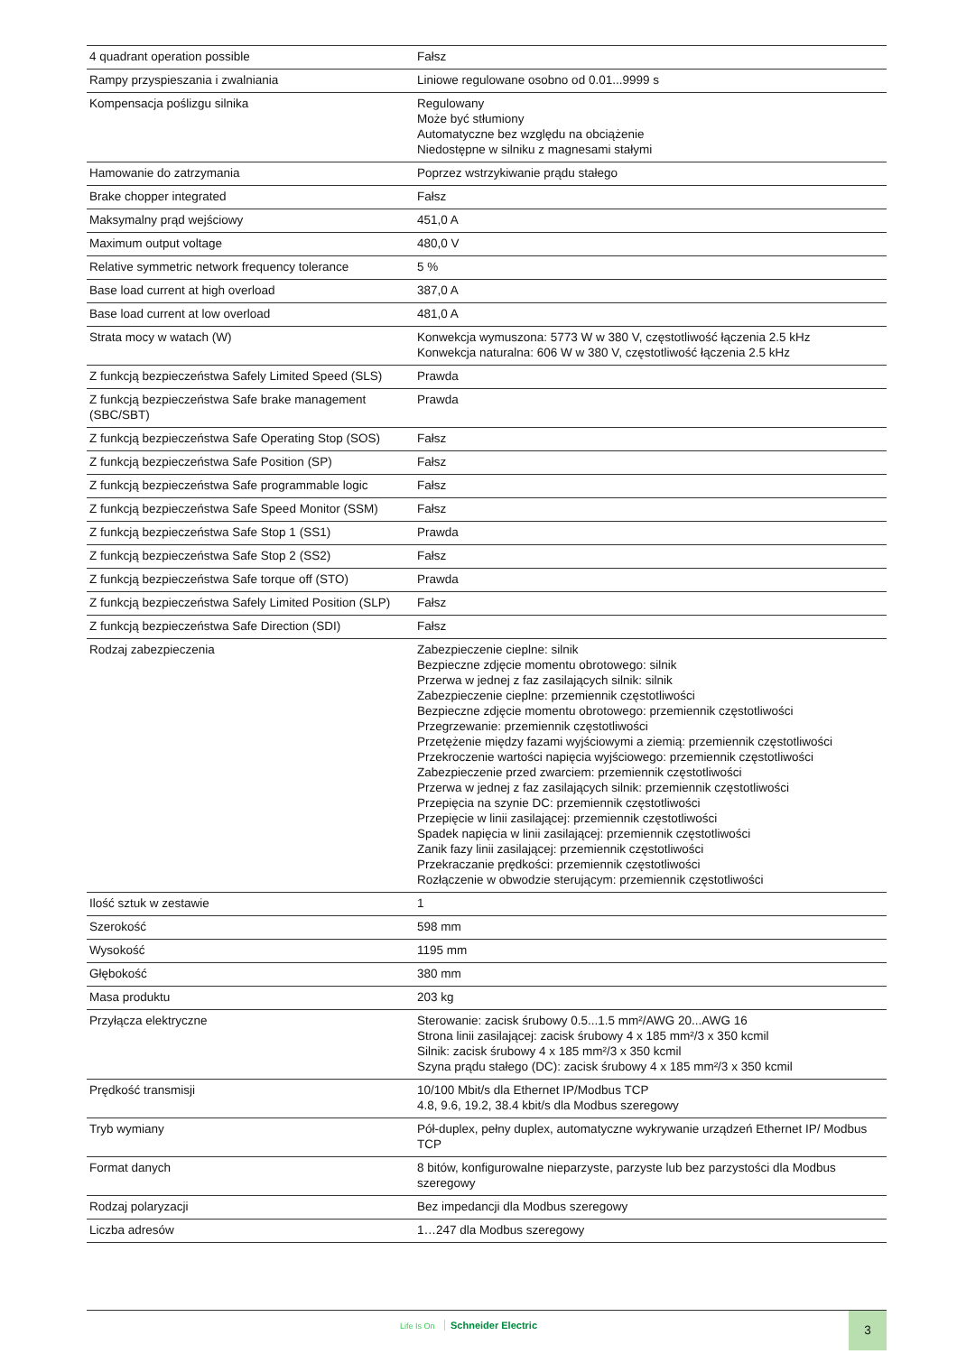| 4 quadrant operation possible | Fałsz |
| Rampy przyspieszania i zwalniania | Liniowe regulowane osobno od 0.01...9999 s |
| Kompensacja poślizgu silnika | Regulowany Może być stłumiony Automatyczne bez względu na obciążenie Niedostępne w silniku z magnesami stałymi |
| Hamowanie do zatrzymania | Poprzez wstrzykiwanie prądu stałego |
| Brake chopper integrated | Fałsz |
| Maksymalny prąd wejściowy | 451,0 A |
| Maximum output voltage | 480,0 V |
| Relative symmetric network frequency tolerance | 5 % |
| Base load current at high overload | 387,0 A |
| Base load current at low overload | 481,0 A |
| Strata mocy w watach (W) | Konwekcja wymuszona: 5773 W w 380 V, częstotliwość łączenia 2.5 kHz Konwekcja naturalna: 606 W w 380 V, częstotliwość łączenia 2.5 kHz |
| Z funkcją bezpieczeństwa Safely Limited Speed (SLS) | Prawda |
| Z funkcją bezpieczeństwa Safe brake management (SBC/SBT) | Prawda |
| Z funkcją bezpieczeństwa Safe Operating Stop (SOS) | Fałsz |
| Z funkcją bezpieczeństwa Safe Position (SP) | Fałsz |
| Z funkcją bezpieczeństwa Safe programmable logic | Fałsz |
| Z funkcją bezpieczeństwa Safe Speed Monitor (SSM) | Fałsz |
| Z funkcją bezpieczeństwa Safe Stop 1 (SS1) | Prawda |
| Z funkcją bezpieczeństwa Safe Stop 2 (SS2) | Fałsz |
| Z funkcją bezpieczeństwa Safe torque off (STO) | Prawda |
| Z funkcją bezpieczeństwa Safely Limited Position (SLP) | Fałsz |
| Z funkcją bezpieczeństwa Safe Direction (SDI) | Fałsz |
| Rodzaj zabezpieczenia | Zabezpieczenie cieplne: silnik Bezpieczne zdjęcie momentu obrotowego: silnik Przerwa w jednej z faz zasilających silnik: silnik Zabezpieczenie cieplne: przemiennik częstotliwości Bezpieczne zdjęcie momentu obrotowego: przemiennik częstotliwości Przegrzewanie: przemiennik częstotliwości Przetężenie między fazami wyjściowymi a ziemią: przemiennik częstotliwości Przekroczenie wartości napięcia wyjściowego: przemiennik częstotliwości Zabezpieczenie przed zwarciem: przemiennik częstotliwości Przerwa w jednej z faz zasilających silnik: przemiennik częstotliwości Przepięcia na szynie DC: przemiennik częstotliwości Przepięcie w linii zasilającej: przemiennik częstotliwości Spadek napięcia w linii zasilającej: przemiennik częstotliwości Zanik fazy linii zasilającej: przemiennik częstotliwości Przekraczanie prędkości: przemiennik częstotliwości Rozłączenie w obwodzie sterującym: przemiennik częstotliwości |
| Ilość sztuk w zestawie | 1 |
| Szerokość | 598 mm |
| Wysokość | 1195 mm |
| Głębokość | 380 mm |
| Masa produktu | 203 kg |
| Przyłącza elektryczne | Sterowanie: zacisk śrubowy 0.5...1.5 mm²/AWG 20...AWG 16 Strona linii zasilającej: zacisk śrubowy 4 x 185 mm²/3 x 350 kcmil Silnik: zacisk śrubowy 4 x 185 mm²/3 x 350 kcmil Szyna prądu stałego (DC): zacisk śrubowy 4 x 185 mm²/3 x 350 kcmil |
| Prędkość transmisji | 10/100 Mbit/s dla Ethernet IP/Modbus TCP 4.8, 9.6, 19.2, 38.4 kbit/s dla Modbus szeregowy |
| Tryb wymiany | Pół-duplex, pełny duplex, automatyczne wykrywanie urządzeń Ethernet IP/ Modbus TCP |
| Format danych | 8 bitów, konfigurowalne nieparzyste, parzyste lub bez parzystości dla Modbus szeregowy |
| Rodzaj polaryzacji | Bez impedancji dla Modbus szeregowy |
| Liczba adresów | 1…247 dla Modbus szeregowy |
Life Is On Schneider Electric 3